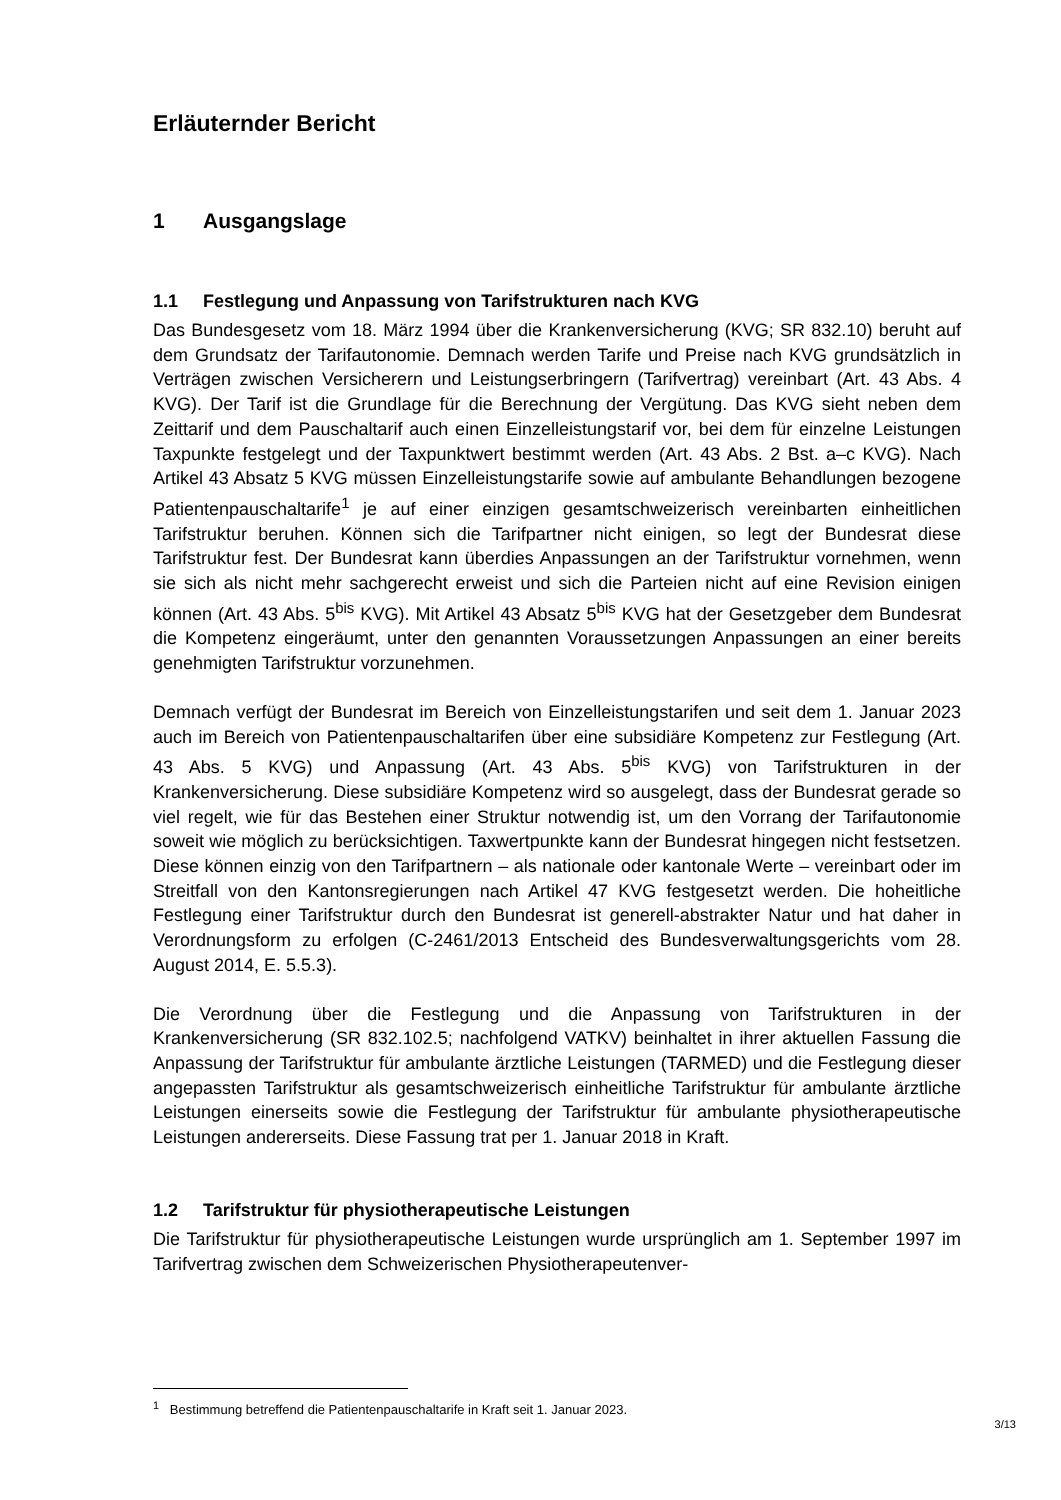Erläuternder Bericht
1 Ausgangslage
1.1 Festlegung und Anpassung von Tarifstrukturen nach KVG
Das Bundesgesetz vom 18. März 1994 über die Krankenversicherung (KVG; SR 832.10) beruht auf dem Grundsatz der Tarifautonomie. Demnach werden Tarife und Preise nach KVG grundsätzlich in Verträgen zwischen Versicherern und Leistungser­bringern (Tarifvertrag) vereinbart (Art. 43 Abs. 4 KVG). Der Tarif ist die Grundlage für die Berechnung der Vergütung. Das KVG sieht neben dem Zeittarif und dem Pauschal­tarif auch einen Einzelleistungstarif vor, bei dem für einzelne Leistungen Taxpunkte festgelegt und der Taxpunktwert bestimmt werden (Art. 43 Abs. 2 Bst. a–c KVG). Nach Artikel 43 Absatz 5 KVG müssen Einzelleistungstarife sowie auf ambulante Behand­lungen bezogene Patientenpauschaltarife<sup>1</sup> je auf einer einzigen gesamtschweizerisch vereinbarten einheitlichen Tarifstruktur beruhen. Können sich die Tarifpartner nicht ei­nigen, so legt der Bundesrat diese Tarifstruktur fest. Der Bundesrat kann überdies An­passungen an der Tarifstruktur vornehmen, wenn sie sich als nicht mehr sachgerecht erweist und sich die Parteien nicht auf eine Revision einigen können (Art. 43 Abs. 5<sup>bis</sup> KVG). Mit Artikel 43 Absatz 5<sup>bis</sup> KVG hat der Gesetzgeber dem Bundesrat die Kompe­tenz eingeräumt, unter den genannten Voraussetzungen Anpassungen an einer bereits genehmigten Tarifstruktur vorzunehmen.
Demnach verfügt der Bundesrat im Bereich von Einzelleistungstarifen und seit dem 1. Januar 2023 auch im Bereich von Patientenpauschaltarifen über eine subsidiäre Kompetenz zur Festlegung (Art. 43 Abs. 5 KVG) und Anpassung (Art. 43 Abs. 5<sup>bis</sup> KVG) von Tarifstrukturen in der Krankenversicherung. Diese subsidiäre Kompetenz wird so ausgelegt, dass der Bundesrat gerade so viel regelt, wie für das Bestehen einer Struk­tur notwendig ist, um den Vorrang der Tarifautonomie soweit wie möglich zu berück­sichtigen. Taxwertpunkte kann der Bundesrat hingegen nicht festsetzen. Diese können einzig von den Tarifpartnern – als nationale oder kantonale Werte – vereinbart oder im Streitfall von den Kantonsregierungen nach Artikel 47 KVG festgesetzt werden. Die hoheitliche Festlegung einer Tarifstruktur durch den Bundesrat ist generell-abstrakter Natur und hat daher in Verordnungsform zu erfolgen (C-2461/2013 Entscheid des Bun­desverwaltungsgerichts vom 28. August 2014, E. 5.5.3).
Die Verordnung über die Festlegung und die Anpassung von Tarifstrukturen in der Krankenversicherung (SR 832.102.5; nachfolgend VATKV) beinhaltet in ihrer aktuellen Fassung die Anpassung der Tarifstruktur für ambulante ärztliche Leistungen (TAR­MED) und die Festlegung dieser angepassten Tarifstruktur als gesamtschweizerisch einheitliche Tarifstruktur für ambulante ärztliche Leistungen einerseits sowie die Fest­legung der Tarifstruktur für ambulante physiotherapeutische Leistungen andererseits. Diese Fassung trat per 1. Januar 2018 in Kraft.
1.2 Tarifstruktur für physiotherapeutische Leistungen
Die Tarifstruktur für physiotherapeutische Leistungen wurde ursprünglich am 1. Sep­tember 1997 im Tarifvertrag zwischen dem Schweizerischen Physiotherapeutenver-
<sup>1</sup> Bestimmung betreffend die Patientenpauschaltarife in Kraft seit 1. Januar 2023.
3/13